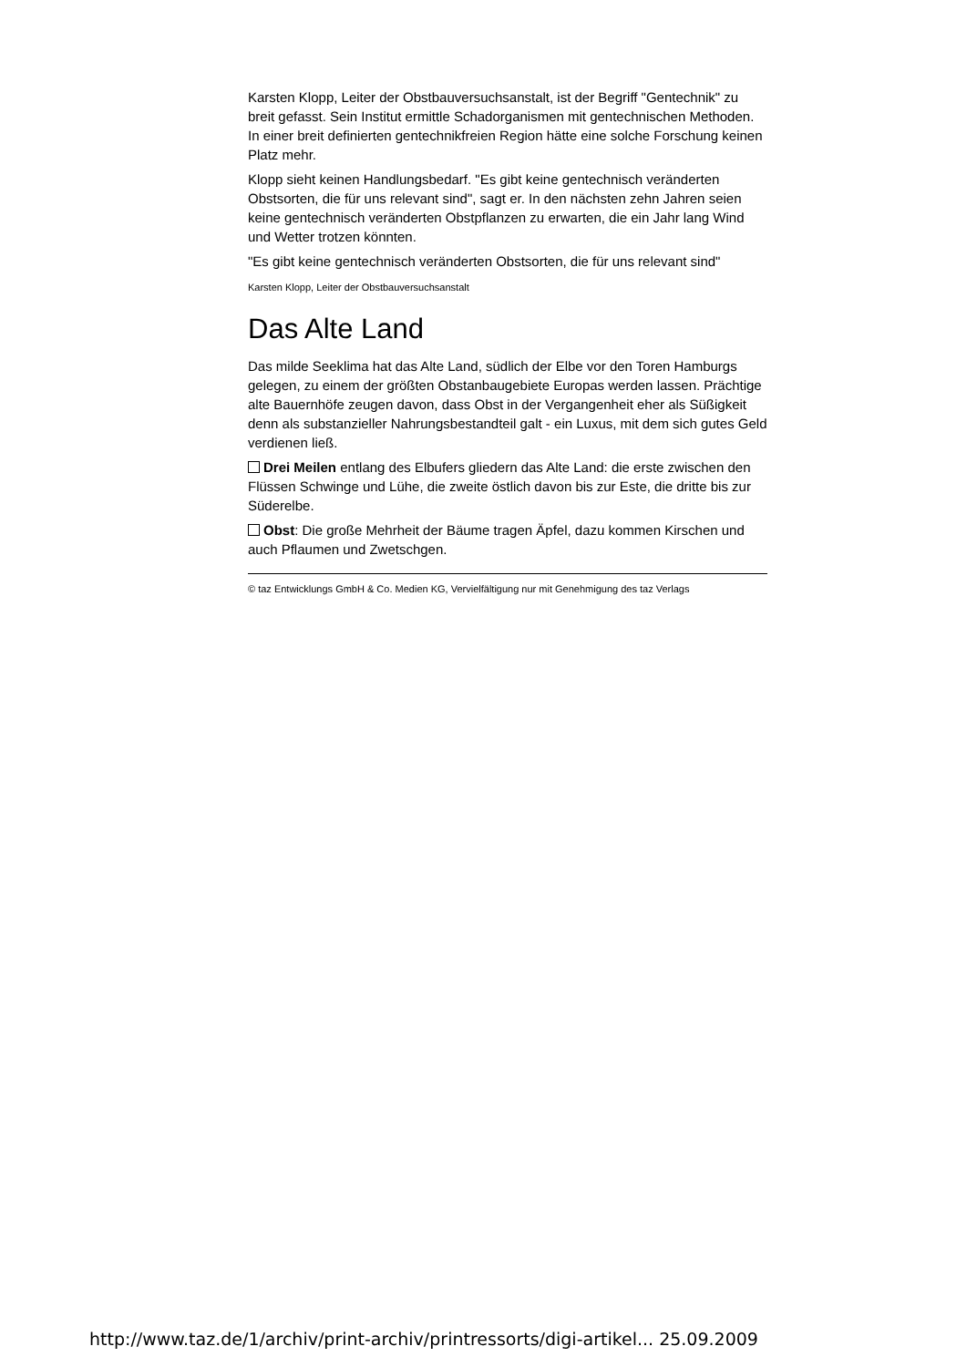Karsten Klopp, Leiter der Obstbauversuchsanstalt, ist der Begriff "Gentechnik" zu breit gefasst. Sein Institut ermittle Schadorganismen mit gentechnischen Methoden. In einer breit definierten gentechnikfreien Region hätte eine solche Forschung keinen Platz mehr.
Klopp sieht keinen Handlungsbedarf. "Es gibt keine gentechnisch veränderten Obstsorten, die für uns relevant sind", sagt er. In den nächsten zehn Jahren seien keine gentechnisch veränderten Obstpflanzen zu erwarten, die ein Jahr lang Wind und Wetter trotzen könnten.
"Es gibt keine gentechnisch veränderten Obstsorten, die für uns relevant sind"
Karsten Klopp, Leiter der Obstbauversuchsanstalt
Das Alte Land
Das milde Seeklima hat das Alte Land, südlich der Elbe vor den Toren Hamburgs gelegen, zu einem der größten Obstanbaugebiete Europas werden lassen. Prächtige alte Bauernhöfe zeugen davon, dass Obst in der Vergangenheit eher als Süßigkeit denn als substanzieller Nahrungsbestandteil galt - ein Luxus, mit dem sich gutes Geld verdienen ließ.
Drei Meilen entlang des Elbufers gliedern das Alte Land: die erste zwischen den Flüssen Schwinge und Lühe, die zweite östlich davon bis zur Este, die dritte bis zur Süderelbe.
Obst: Die große Mehrheit der Bäume tragen Äpfel, dazu kommen Kirschen und auch Pflaumen und Zwetschgen.
© taz Entwicklungs GmbH & Co. Medien KG, Vervielfältigung nur mit Genehmigung des taz Verlags
http://www.taz.de/1/archiv/print-archiv/printressorts/digi-artikel... 25.09.2009